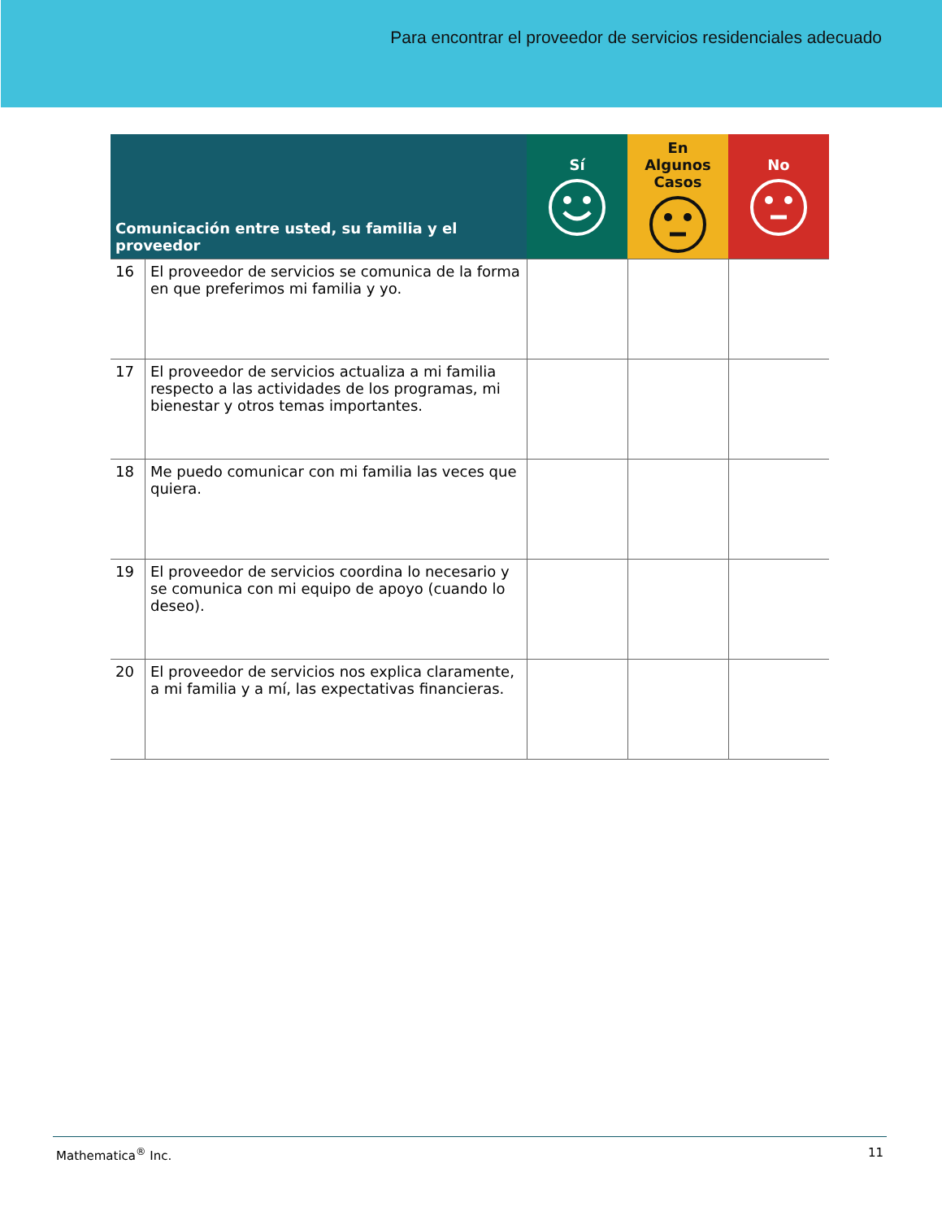Para encontrar el proveedor de servicios residenciales adecuado
| Comunicación entre usted, su familia y el proveedor | | Sí | En Algunos Casos | No |
| --- | --- | --- | --- | --- |
| 16 | El proveedor de servicios se comunica de la forma en que preferimos mi familia y yo. | | | |
| 17 | El proveedor de servicios actualiza a mi familia respecto a las actividades de los programas, mi bienestar y otros temas importantes. | | | |
| 18 | Me puedo comunicar con mi familia las veces que quiera. | | | |
| 19 | El proveedor de servicios coordina lo necesario y se comunica con mi equipo de apoyo (cuando lo deseo). | | | |
| 20 | El proveedor de servicios nos explica claramente, a mi familia y a mí, las expectativas financieras. | | | |
Mathematica<sup>®</sup> Inc. 11